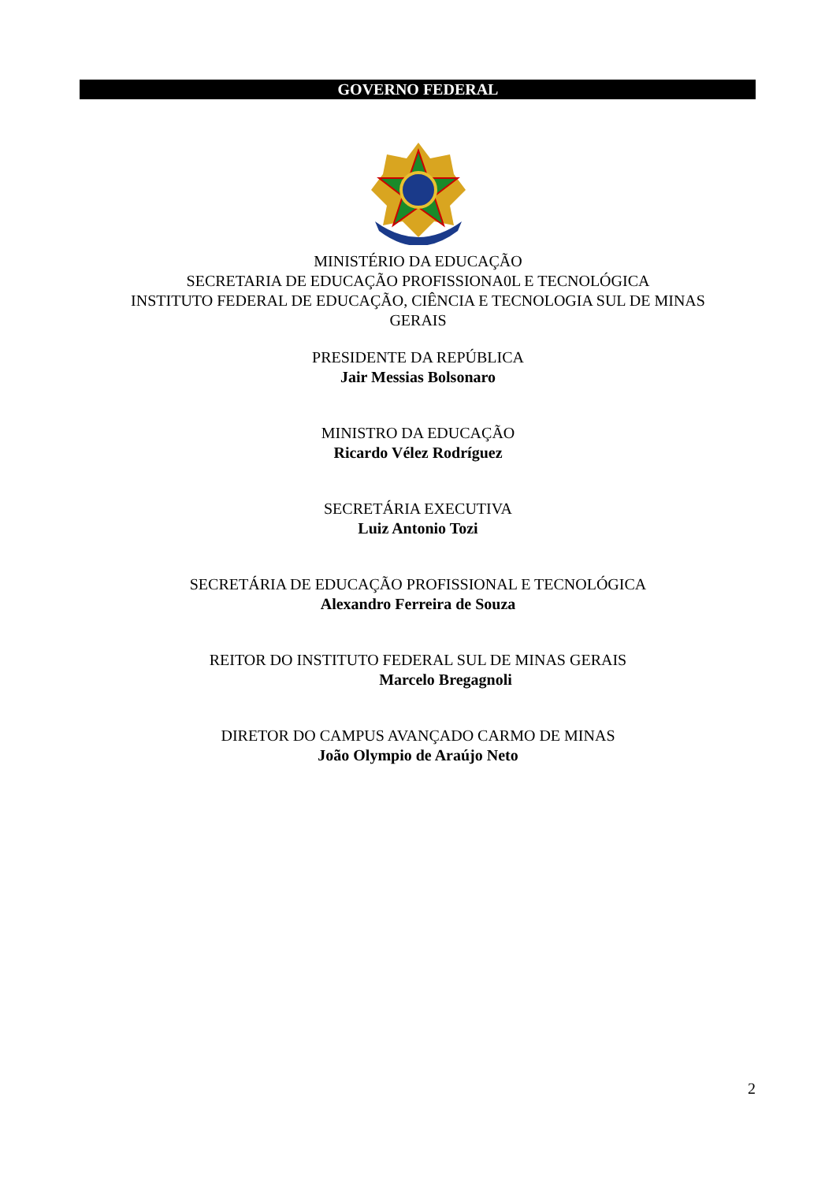GOVERNO FEDERAL
MINISTÉRIO DA EDUCAÇÃO
SECRETARIA DE EDUCAÇÃO PROFISSIONA0L E TECNOLÓGICA
INSTITUTO FEDERAL DE EDUCAÇÃO, CIÊNCIA E TECNOLOGIA SUL DE MINAS
GERAIS
PRESIDENTE DA REPÚBLICA
Jair Messias Bolsonaro
MINISTRO DA EDUCAÇÃO
Ricardo Vélez Rodríguez
SECRETÁRIA EXECUTIVA
Luiz Antonio Tozi
SECRETÁRIA DE EDUCAÇÃO PROFISSIONAL E TECNOLÓGICA
Alexandro Ferreira de Souza
REITOR DO INSTITUTO FEDERAL SUL DE MINAS GERAIS
Marcelo Bregagnoli
DIRETOR DO CAMPUS AVANÇADO CARMO DE MINAS
João Olympio de Araújo Neto
2